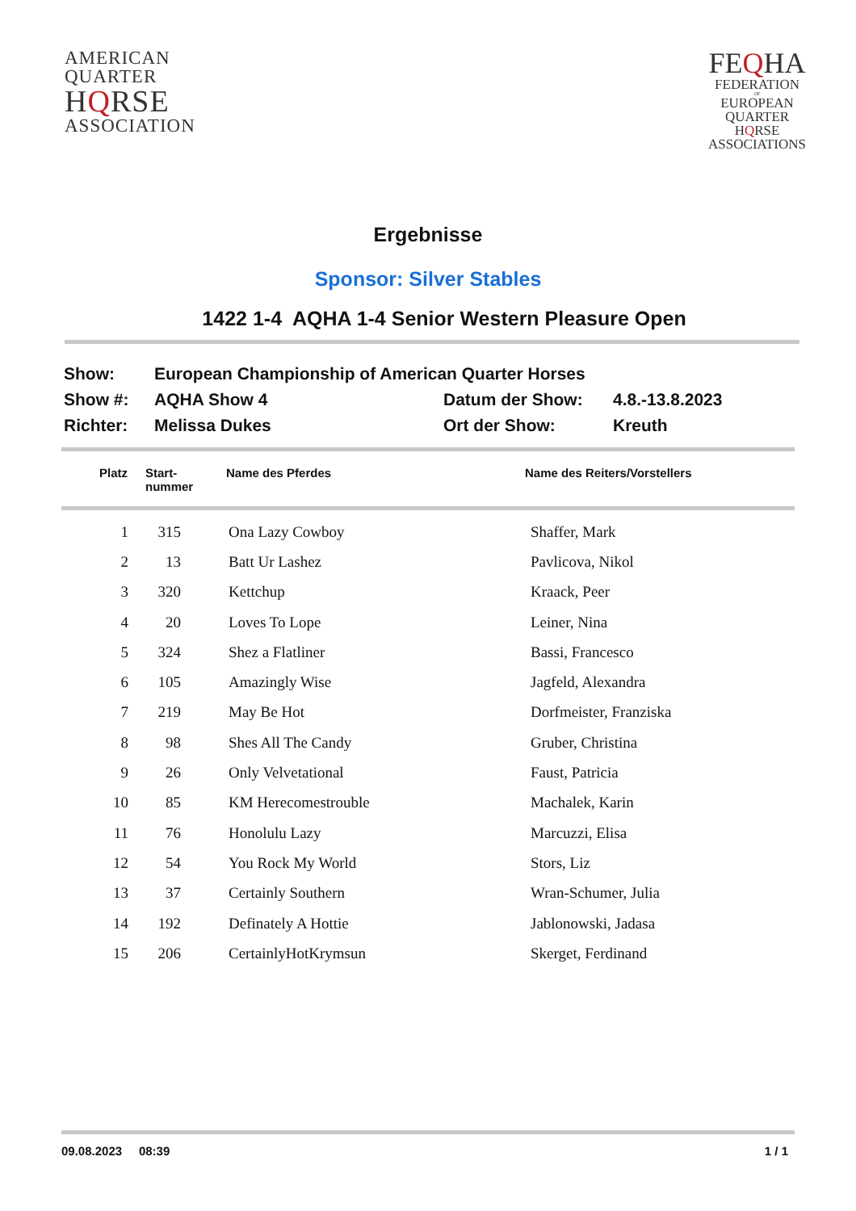AMERICAN
QUARTER
HQRSE
ASSOCIATION
FEQHA
FEDERATION
OF
EUROPEAN
QUARTER
HQRSE
ASSOCIATIONS
Ergebnisse
Sponsor: Silver Stables
1422 1-4 AQHA 1-4 Senior Western Pleasure Open
| Show: | European Championship of American Quarter Horses | | |
| Show #: | AQHA Show 4 | Datum der Show: | 4.8.-13.8.2023 |
| Richter: | Melissa Dukes | Ort der Show: | Kreuth |
| Platz | Start- nummer | Name des Pferdes | Name des Reiters/Vorstellers |
| --- | --- | --- | --- |
| 1 | 315 | Ona Lazy Cowboy | Shaffer, Mark |
| 2 | 13 | Batt Ur Lashez | Pavlicova, Nikol |
| 3 | 320 | Kettchup | Kraack, Peer |
| 4 | 20 | Loves To Lope | Leiner, Nina |
| 5 | 324 | Shez a Flatliner | Bassi, Francesco |
| 6 | 105 | Amazingly Wise | Jagfeld, Alexandra |
| 7 | 219 | May Be Hot | Dorfmeister, Franziska |
| 8 | 98 | Shes All The Candy | Gruber, Christina |
| 9 | 26 | Only Velvetational | Faust, Patricia |
| 10 | 85 | KM Herecomestrouble | Machalek, Karin |
| 11 | 76 | Honolulu Lazy | Marcuzzi, Elisa |
| 12 | 54 | You Rock My World | Stors, Liz |
| 13 | 37 | Certainly Southern | Wran-Schumer, Julia |
| 14 | 192 | Definately A Hottie | Jablonowski, Jadasa |
| 15 | 206 | CertainlyHotKrymsun | Skerget, Ferdinand |
09.08.2023 08:39 1 / 1